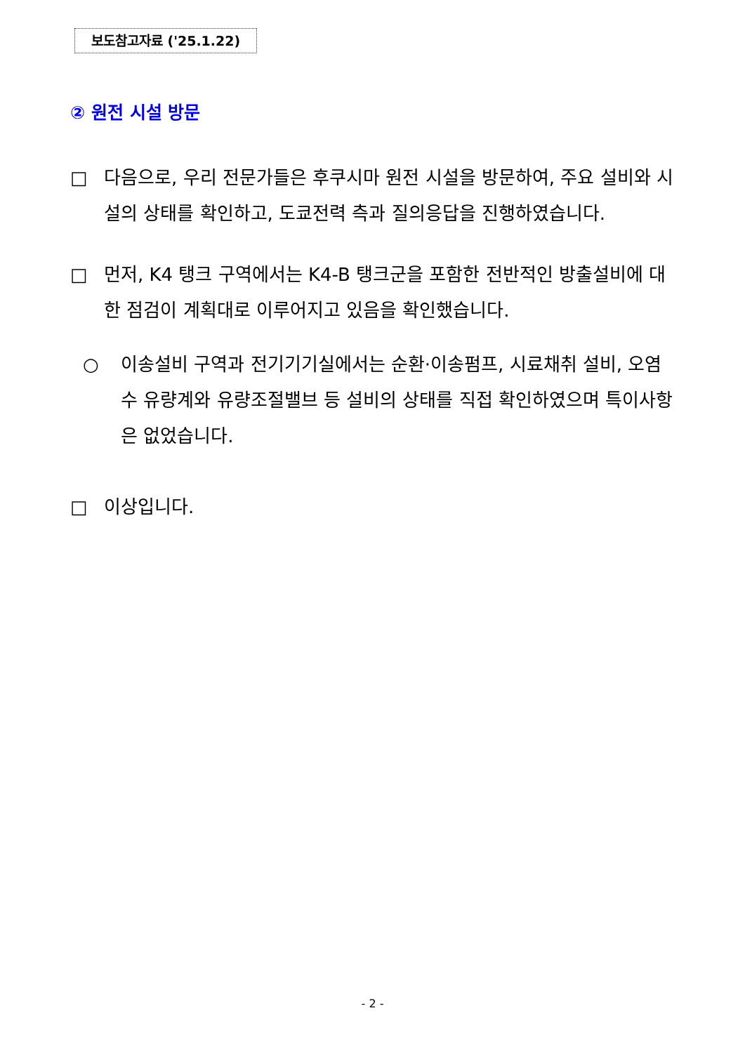보도참고자료 ('25.1.22)
② 원전 시설 방문
□ 다음으로, 우리 전문가들은 후쿠시마 원전 시설을 방문하여, 주요 설비와 시설의 상태를 확인하고, 도쿄전력 측과 질의응답을 진행하였습니다.
□ 먼저, K4 탱크 구역에서는 K4-B 탱크군을 포함한 전반적인 방출설비에 대한 점검이 계획대로 이루어지고 있음을 확인했습니다.
○ 이송설비 구역과 전기기기실에서는 순환·이송펌프, 시료채취 설비, 오염수 유량계와 유량조절밸브 등 설비의 상태를 직접 확인하였으며 특이사항은 없었습니다.
□ 이상입니다.
- 2 -